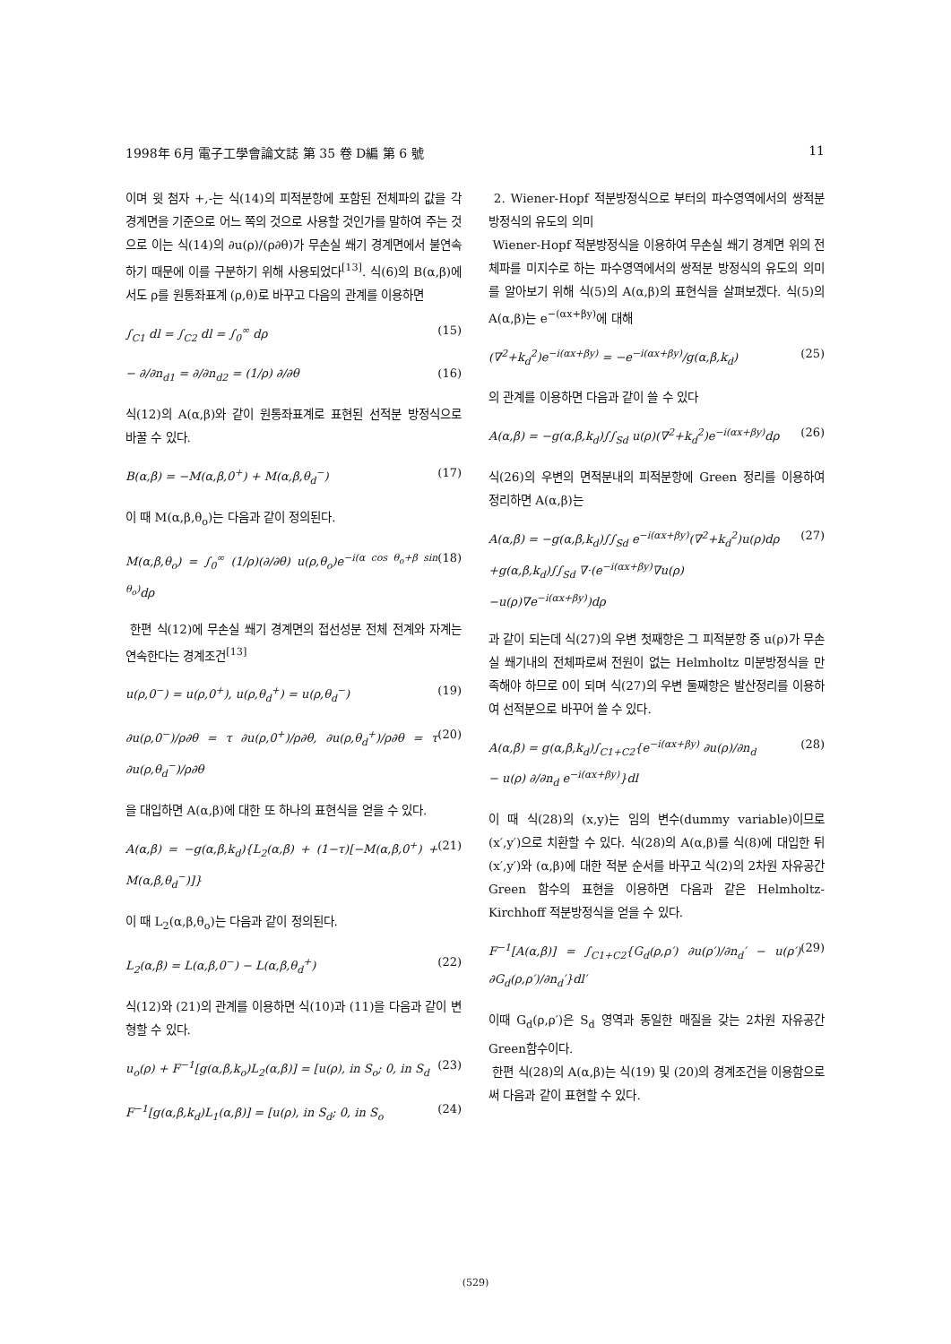1998年 6月 電子工學會論文誌 第 35 卷 D編 第 6 號 11
이며 윗 첨자 +,-는 식(14)의 피적분항에 포함된 전체파의 값을 각 경계면을 기준으로 어느 쪽의 것으로 사용할 것인가를 말하여 주는 것으로 이는 식(14)의 ∂u(ρ)/(ρ∂θ)가 무손실 쐐기 경계면에서 불연속하기 때문에 이를 구분하기 위해 사용되었다<sup>[13]</sup>. 식(6)의 B(α,β)에서도 ρ를 원통좌표계 (ρ,θ)로 바꾸고 다음의 관계를 이용하면
∫<sub>C1</sub> dl = ∫<sub>C2</sub> dl = ∫<sub>0</sub><sup>∞</sup> dρ (15)
− ∂/∂n<sub>d1</sub> = ∂/∂n<sub>d2</sub> = (1/ρ) ∂/∂θ (16)
식(12)의 A(α,β)와 같이 원통좌표계로 표현된 선적분 방정식으로 바꿀 수 있다.
B(α,β) = −M(α,β,0<sup>+</sup>) + M(α,β,θ<sub>d</sub><sup>−</sup>) (17)
이 때 M(α,β,θ<sub>o</sub>)는 다음과 같이 정의된다.
M(α,β,θ<sub>o</sub>) = ∫<sub>0</sub><sup>∞</sup> (1/ρ)(∂/∂θ) u(ρ,θ<sub>o</sub>)e<sup>−i(α cos θ<sub>o</sub>+β sin θ<sub>o</sub>)</sup>dρ (18)
한편 식(12)에 무손실 쐐기 경계면의 접선성분 전체 전계와 자계는 연속한다는 경계조건<sup>[13]</sup>
u(ρ,0<sup>−</sup>) = u(ρ,0<sup>+</sup>), u(ρ,θ<sub>d</sub><sup>+</sup>) = u(ρ,θ<sub>d</sub><sup>−</sup>) (19)
∂u(ρ,0<sup>−</sup>)/ρ∂θ = τ ∂u(ρ,0<sup>+</sup>)/ρ∂θ, ∂u(ρ,θ<sub>d</sub><sup>+</sup>)/ρ∂θ = τ ∂u(ρ,θ<sub>d</sub><sup>−</sup>)/ρ∂θ (20)
을 대입하면 A(α,β)에 대한 또 하나의 표현식을 얻을 수 있다.
A(α,β) = −g(α,β,k<sub>d</sub>){L<sub>2</sub>(α,β) + (1−τ)[−M(α,β,0<sup>+</sup>) + M(α,β,θ<sub>d</sub><sup>−</sup>)]} (21)
이 때 L<sub>2</sub>(α,β,θ<sub>o</sub>)는 다음과 같이 정의된다.
L<sub>2</sub>(α,β) = L(α,β,0<sup>−</sup>) − L(α,β,θ<sub>d</sub><sup>+</sup>) (22)
식(12)와 (21)의 관계를 이용하면 식(10)과 (11)을 다음과 같이 변형할 수 있다.
u<sub>o</sub>(ρ) + F<sup>−1</sup>[g(α,β,k<sub>o</sub>)L<sub>2</sub>(α,β)] = [u(ρ), in S<sub>o</sub>; 0, in S<sub>d</sub> (23)
F<sup>−1</sup>[g(α,β,k<sub>d</sub>)L<sub>1</sub>(α,β)] = [u(ρ), in S<sub>d</sub>; 0, in S<sub>o</sub> (24)
2. Wiener-Hopf 적분방정식으로 부터의 파수영역에서의 쌍적분 방정식의 유도의 의미
Wiener-Hopf 적분방정식을 이용하여 무손실 쐐기 경계면 위의 전체파를 미지수로 하는 파수영역에서의 쌍적분 방정식의 유도의 의미를 알아보기 위해 식(5)의 A(α,β)의 표현식을 살펴보겠다. 식(5)의 A(α,β)는 e<sup>−(αx+βy)</sup>에 대해
(∇<sup>2</sup>+k<sub>d</sub><sup>2</sup>)e<sup>−i(αx+βy)</sup> = −e<sup>−i(αx+βy)</sup>/g(α,β,k<sub>d</sub>) (25)
의 관계를 이용하면 다음과 같이 쓸 수 있다
A(α,β) = −g(α,β,k<sub>d</sub>)∫∫<sub>Sd</sub> u(ρ)(∇<sup>2</sup>+k<sub>d</sub><sup>2</sup>)e<sup>−i(αx+βy)</sup>dρ (26)
식(26)의 우변의 면적분내의 피적분항에 Green 정리를 이용하여 정리하면 A(α,β)는
A(α,β) = −g(α,β,k<sub>d</sub>)∫∫<sub>Sd</sub> e<sup>−i(αx+βy)</sup>(∇<sup>2</sup>+k<sub>d</sub><sup>2</sup>)u(ρ)dρ
+g(α,β,k<sub>d</sub>)∫∫<sub>Sd</sub> ∇·(e<sup>−i(αx+βy)</sup>∇u(ρ)
−u(ρ)∇e<sup>−i(αx+βy)</sup>)dρ (27)
과 같이 되는데 식(27)의 우변 첫째항은 그 피적분항 중 u(ρ)가 무손실 쐐기내의 전체파로써 전원이 없는 Helmholtz 미분방정식을 만족해야 하므로 0이 되며 식(27)의 우변 둘째항은 발산정리를 이용하여 선적분으로 바꾸어 쓸 수 있다.
A(α,β) = g(α,β,k<sub>d</sub>)∫<sub>C1+C2</sub>{e<sup>−i(αx+βy)</sup> ∂u(ρ)/∂n<sub>d</sub>
− u(ρ) ∂/∂n<sub>d</sub> e<sup>−i(αx+βy)</sup>}dl (28)
이 때 식(28)의 (x,y)는 임의 변수(dummy variable)이므로 (x′,y′)으로 치환할 수 있다. 식(28)의 A(α,β)를 식(8)에 대입한 뒤 (x′,y′)와 (α,β)에 대한 적분 순서를 바꾸고 식(2)의 2차원 자유공간 Green 함수의 표현을 이용하면 다음과 같은 Helmholtz-Kirchhoff 적분방정식을 얻을 수 있다.
F<sup>−1</sup>[A(α,β)] = ∫<sub>C1+C2</sub>{G<sub>d</sub>(ρ,ρ′) ∂u(ρ′)/∂n<sub>d</sub>′ − u(ρ′) ∂G<sub>d</sub>(ρ,ρ′)/∂n<sub>d</sub>′}dl′ (29)
이때 G<sub>d</sub>(ρ,ρ′)은 S<sub>d</sub> 영역과 동일한 매질을 갖는 2차원 자유공간 Green함수이다.
한편 식(28)의 A(α,β)는 식(19) 및 (20)의 경계조건을 이용함으로써 다음과 같이 표현할 수 있다.
(529)